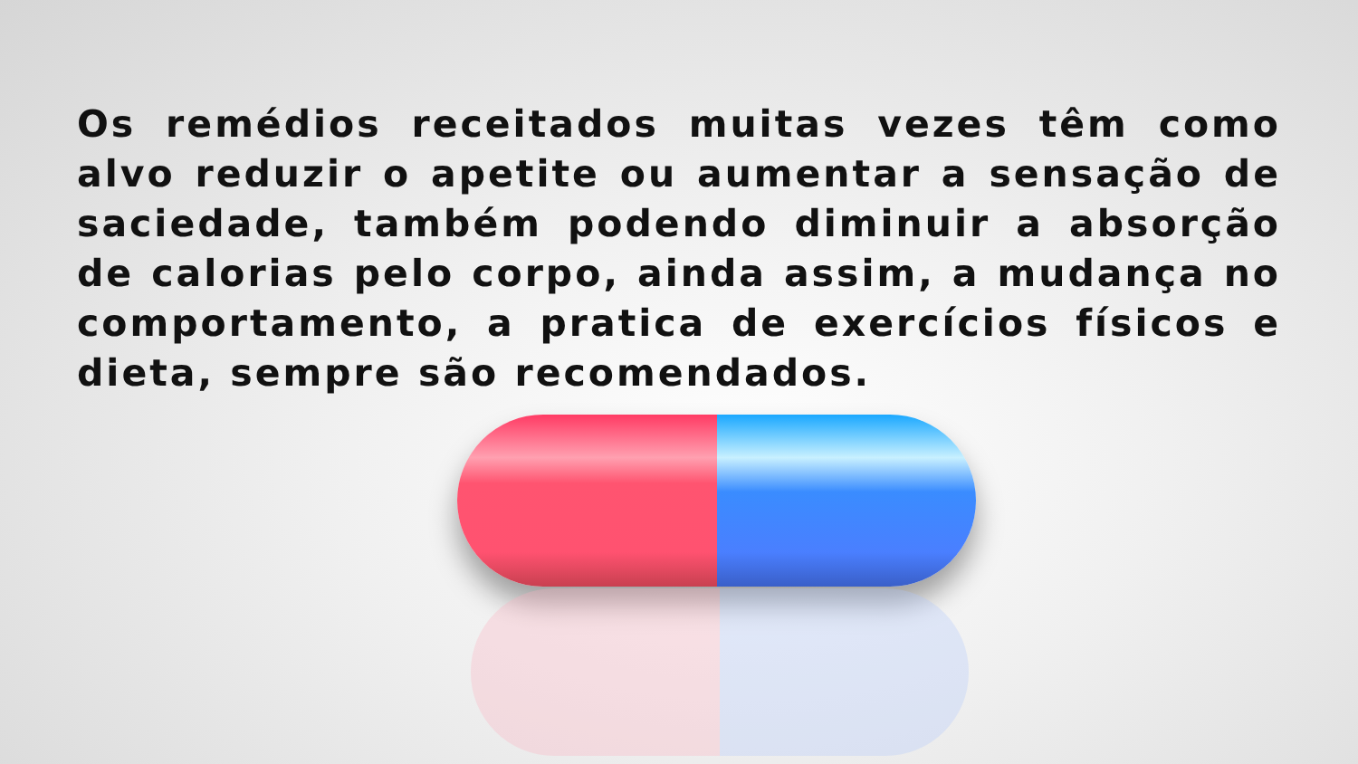Os remédios receitados muitas vezes têm como alvo reduzir o apetite ou aumentar a sensação de saciedade, também podendo diminuir a absorção de calorias pelo corpo, ainda assim, a mudança no comportamento, a pratica de exercícios físicos e dieta, sempre são recomendados.